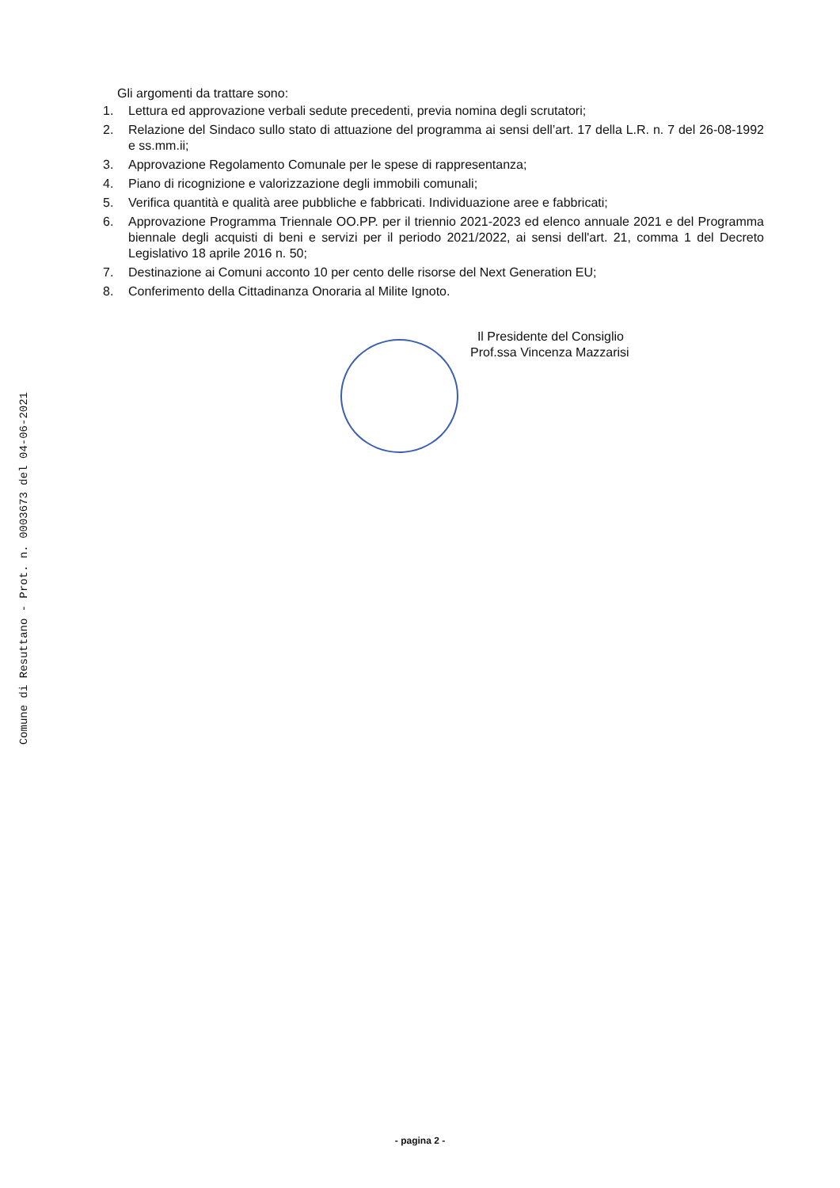Comune di Resuttano - Prot. n. 0003673 del 04-06-2021
Gli argomenti da trattare sono:
1. Lettura ed approvazione verbali sedute precedenti, previa nomina degli scrutatori;
2. Relazione del Sindaco sullo stato di attuazione del programma ai sensi dell’art. 17 della L.R. n. 7 del 26-08-1992 e ss.mm.ii;
3. Approvazione Regolamento Comunale per le spese di rappresentanza;
4. Piano di ricognizione e valorizzazione degli immobili comunali;
5. Verifica quantità e qualità aree pubbliche e fabbricati. Individuazione aree e fabbricati;
6. Approvazione Programma Triennale OO.PP. per il triennio 2021-2023 ed elenco annuale 2021 e del Programma biennale degli acquisti di beni e servizi per il periodo 2021/2022, ai sensi dell'art. 21, comma 1 del Decreto Legislativo 18 aprile 2016 n. 50;
7. Destinazione ai Comuni acconto 10 per cento delle risorse del Next Generation EU;
8. Conferimento della Cittadinanza Onoraria al Milite Ignoto.
Il Presidente del Consiglio
Prof.ssa Vincenza Mazzarisi
- pagina 2 -